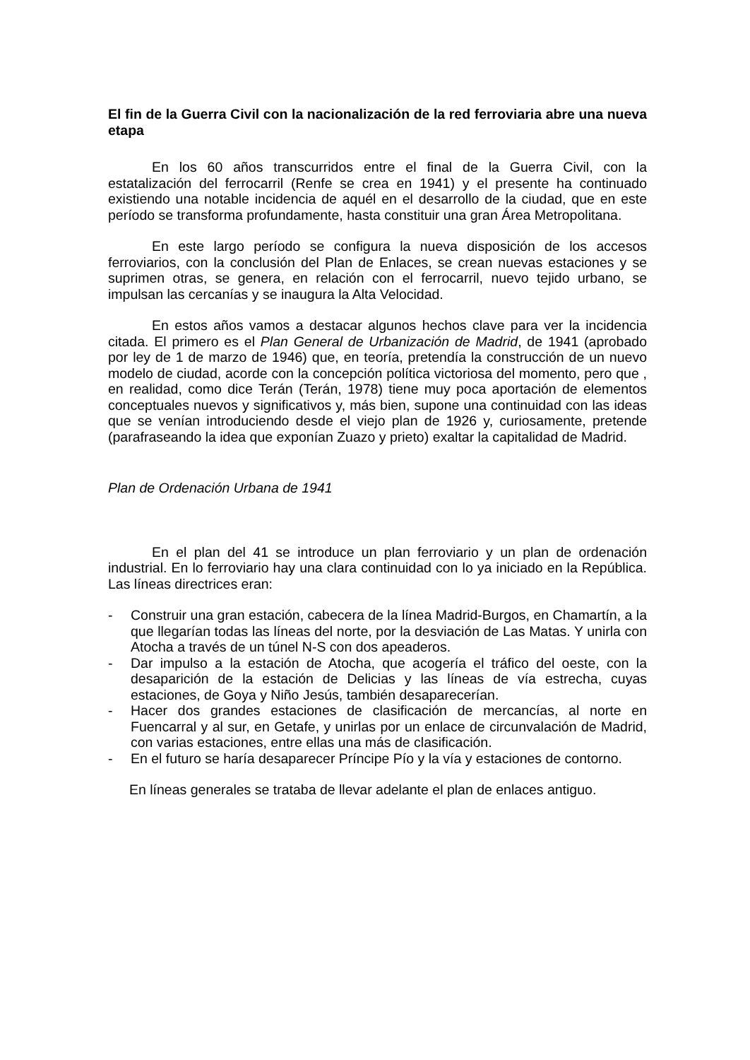El fin de la Guerra Civil con la nacionalización de la red ferroviaria abre una nueva etapa
En los 60 años transcurridos entre el final de la Guerra Civil, con la estatalización del ferrocarril (Renfe se crea en 1941) y el presente ha continuado existiendo una notable incidencia de aquél en el desarrollo de la ciudad, que en este período se transforma profundamente, hasta constituir una gran Área Metropolitana.
En este largo período se configura la nueva disposición de los accesos ferroviarios, con la conclusión del Plan de Enlaces, se crean nuevas estaciones y se suprimen otras, se genera, en relación con el ferrocarril, nuevo tejido urbano, se impulsan las cercanías y se inaugura la Alta Velocidad.
En estos años vamos a destacar algunos hechos clave para ver la incidencia citada. El primero es el Plan General de Urbanización de Madrid, de 1941 (aprobado por ley de 1 de marzo de 1946) que, en teoría, pretendía la construcción de un nuevo modelo de ciudad, acorde con la concepción política victoriosa del momento, pero que , en realidad, como dice Terán (Terán, 1978) tiene muy poca aportación de elementos conceptuales nuevos y significativos y, más bien, supone una continuidad con las ideas que se venían introduciendo desde el viejo plan de 1926 y, curiosamente, pretende (parafraseando la idea que exponían Zuazo y prieto) exaltar la capitalidad de Madrid.
Plan de Ordenación Urbana de 1941
En el plan del 41 se introduce un plan ferroviario y un plan de ordenación industrial. En lo ferroviario hay una clara continuidad con lo ya iniciado en la República. Las líneas directrices eran:
- Construir una gran estación, cabecera de la línea Madrid-Burgos, en Chamartín, a la que llegarían todas las líneas del norte, por la desviación de Las Matas. Y unirla con Atocha a través de un túnel N-S con dos apeaderos.
- Dar impulso a la estación de Atocha, que acogería el tráfico del oeste, con la desaparición de la estación de Delicias y las líneas de vía estrecha, cuyas estaciones, de Goya y Niño Jesús, también desaparecerían.
- Hacer dos grandes estaciones de clasificación de mercancías, al norte en Fuencarral y al sur, en Getafe, y unirlas por un enlace de circunvalación de Madrid, con varias estaciones, entre ellas una más de clasificación.
- En el futuro se haría desaparecer Príncipe Pío y la vía y estaciones de contorno.
En líneas generales se trataba de llevar adelante el plan de enlaces antiguo.